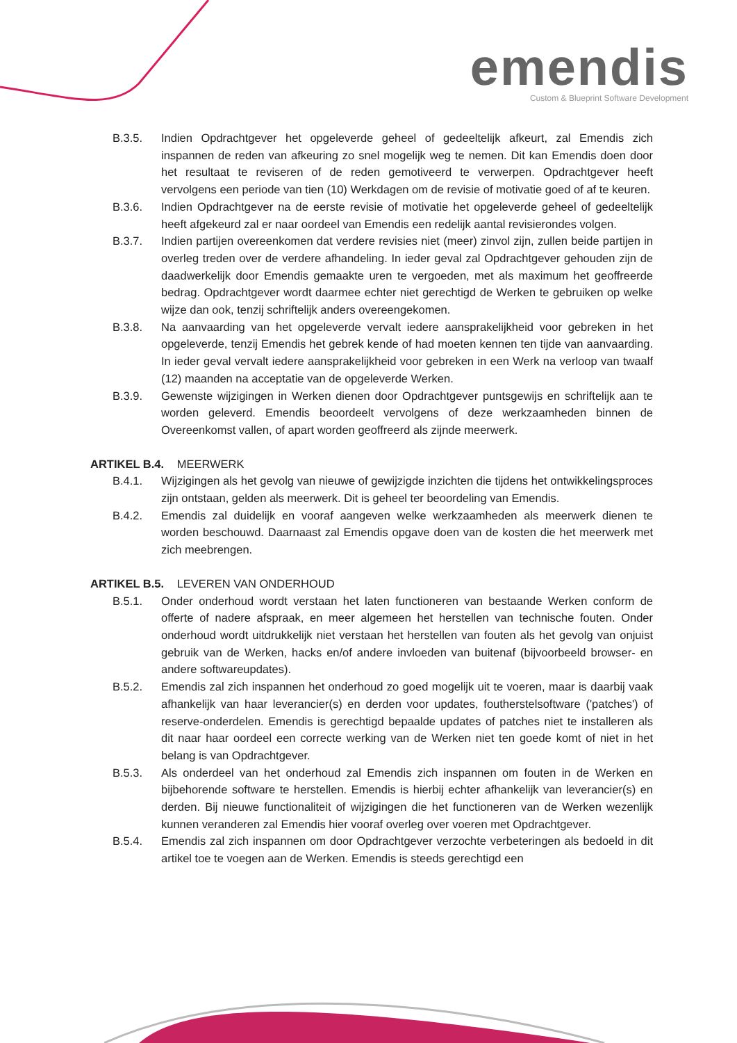emendis
Custom & Blueprint Software Development
B.3.5. Indien Opdrachtgever het opgeleverde geheel of gedeeltelijk afkeurt, zal Emendis zich inspannen de reden van afkeuring zo snel mogelijk weg te nemen. Dit kan Emendis doen door het resultaat te reviseren of de reden gemotiveerd te verwerpen. Opdrachtgever heeft vervolgens een periode van tien (10) Werkdagen om de revisie of motivatie goed of af te keuren.
B.3.6. Indien Opdrachtgever na de eerste revisie of motivatie het opgeleverde geheel of gedeeltelijk heeft afgekeurd zal er naar oordeel van Emendis een redelijk aantal revisierondes volgen.
B.3.7. Indien partijen overeenkomen dat verdere revisies niet (meer) zinvol zijn, zullen beide partijen in overleg treden over de verdere afhandeling. In ieder geval zal Opdrachtgever gehouden zijn de daadwerkelijk door Emendis gemaakte uren te vergoeden, met als maximum het geoffreerde bedrag. Opdrachtgever wordt daarmee echter niet gerechtigd de Werken te gebruiken op welke wijze dan ook, tenzij schriftelijk anders overeengekomen.
B.3.8. Na aanvaarding van het opgeleverde vervalt iedere aansprakelijkheid voor gebreken in het opgeleverde, tenzij Emendis het gebrek kende of had moeten kennen ten tijde van aanvaarding. In ieder geval vervalt iedere aansprakelijkheid voor gebreken in een Werk na verloop van twaalf (12) maanden na acceptatie van de opgeleverde Werken.
B.3.9. Gewenste wijzigingen in Werken dienen door Opdrachtgever puntsgewijs en schriftelijk aan te worden geleverd. Emendis beoordeelt vervolgens of deze werkzaamheden binnen de Overeenkomst vallen, of apart worden geoffreerd als zijnde meerwerk.
ARTIKEL B.4. MEERWERK
B.4.1. Wijzigingen als het gevolg van nieuwe of gewijzigde inzichten die tijdens het ontwikkelingsproces zijn ontstaan, gelden als meerwerk. Dit is geheel ter beoordeling van Emendis.
B.4.2. Emendis zal duidelijk en vooraf aangeven welke werkzaamheden als meerwerk dienen te worden beschouwd. Daarnaast zal Emendis opgave doen van de kosten die het meerwerk met zich meebrengen.
ARTIKEL B.5. LEVEREN VAN ONDERHOUD
B.5.1. Onder onderhoud wordt verstaan het laten functioneren van bestaande Werken conform de offerte of nadere afspraak, en meer algemeen het herstellen van technische fouten. Onder onderhoud wordt uitdrukkelijk niet verstaan het herstellen van fouten als het gevolg van onjuist gebruik van de Werken, hacks en/of andere invloeden van buitenaf (bijvoorbeeld browser- en andere softwareupdates).
B.5.2. Emendis zal zich inspannen het onderhoud zo goed mogelijk uit te voeren, maar is daarbij vaak afhankelijk van haar leverancier(s) en derden voor updates, foutherstelsoftware ('patches') of reserve-onderdelen. Emendis is gerechtigd bepaalde updates of patches niet te installeren als dit naar haar oordeel een correcte werking van de Werken niet ten goede komt of niet in het belang is van Opdrachtgever.
B.5.3. Als onderdeel van het onderhoud zal Emendis zich inspannen om fouten in de Werken en bijbehorende software te herstellen. Emendis is hierbij echter afhankelijk van leverancier(s) en derden. Bij nieuwe functionaliteit of wijzigingen die het functioneren van de Werken wezenlijk kunnen veranderen zal Emendis hier vooraf overleg over voeren met Opdrachtgever.
B.5.4. Emendis zal zich inspannen om door Opdrachtgever verzochte verbeteringen als bedoeld in dit artikel toe te voegen aan de Werken. Emendis is steeds gerechtigd een